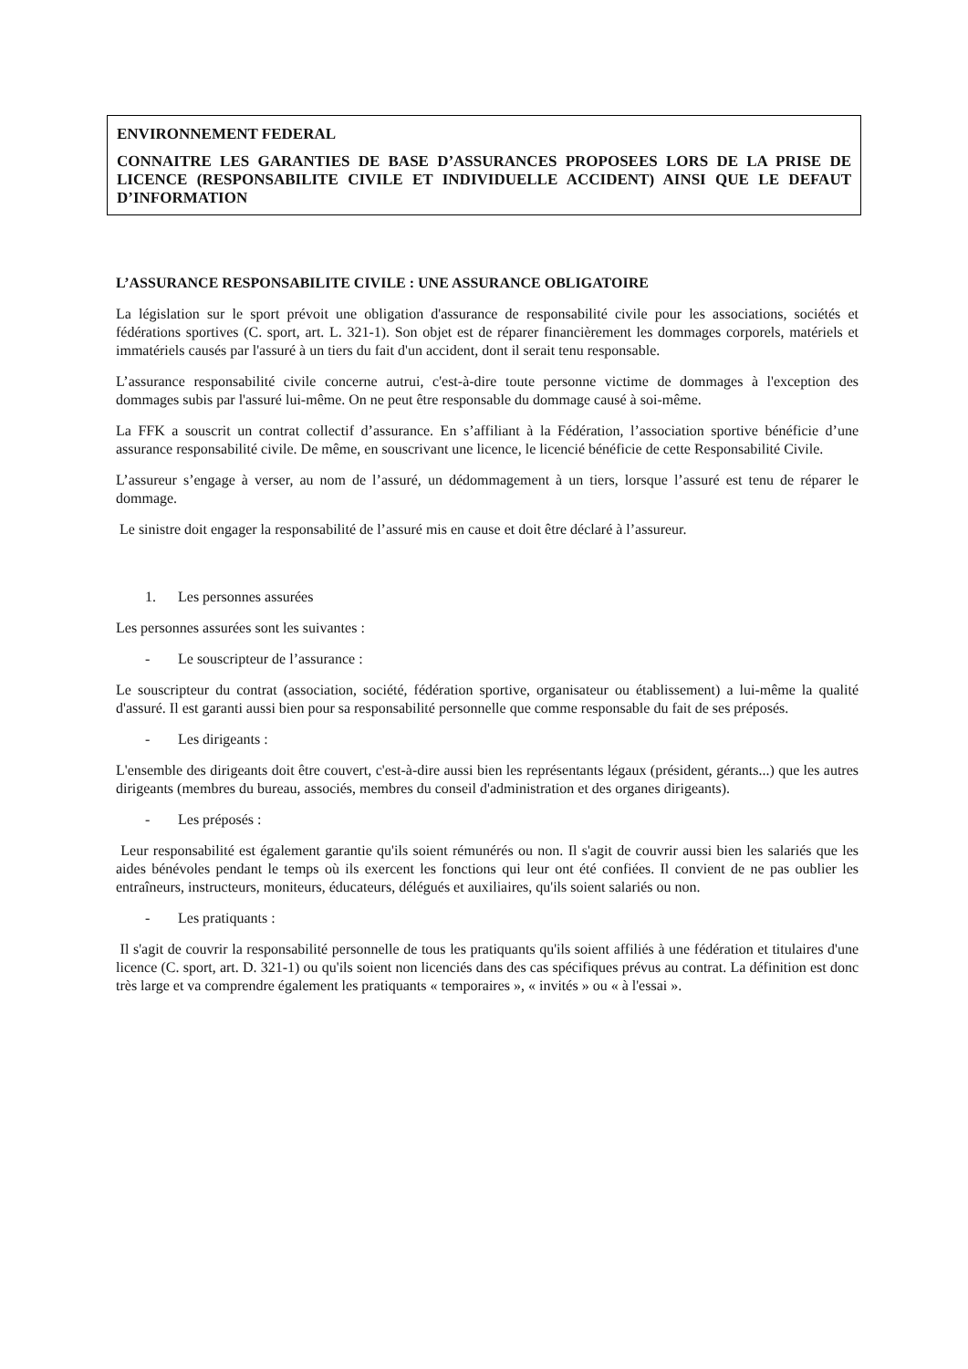ENVIRONNEMENT FEDERAL
CONNAITRE LES GARANTIES DE BASE D’ASSURANCES PROPOSEES LORS DE LA PRISE DE LICENCE (RESPONSABILITE CIVILE ET INDIVIDUELLE ACCIDENT) AINSI QUE LE DEFAUT D’INFORMATION
L’ASSURANCE RESPONSABILITE CIVILE : UNE ASSURANCE OBLIGATOIRE
La législation sur le sport prévoit une obligation d'assurance de responsabilité civile pour les associations, sociétés et fédérations sportives (C. sport, art. L. 321-1). Son objet est de réparer financièrement les dommages corporels, matériels et immatériels causés par l'assuré à un tiers du fait d'un accident, dont il serait tenu responsable.
L’assurance responsabilité civile concerne autrui, c'est-à-dire toute personne victime de dommages à l'exception des dommages subis par l'assuré lui-même. On ne peut être responsable du dommage causé à soi-même.
La FFK a souscrit un contrat collectif d’assurance. En s’affiliant à la Fédération, l’association sportive bénéficie d’une assurance responsabilité civile. De même, en souscrivant une licence, le licencié bénéficie de cette Responsabilité Civile.
L’assureur s’engage à verser, au nom de l’assuré, un dédommagement à un tiers, lorsque l’assuré est tenu de réparer le dommage.
Le sinistre doit engager la responsabilité de l’assuré mis en cause et doit être déclaré à l’assureur.
1. Les personnes assurées
Les personnes assurées sont les suivantes :
- Le souscripteur de l’assurance :
Le souscripteur du contrat (association, société, fédération sportive, organisateur ou établissement) a lui-même la qualité d'assuré. Il est garanti aussi bien pour sa responsabilité personnelle que comme responsable du fait de ses préposés.
- Les dirigeants :
L'ensemble des dirigeants doit être couvert, c'est-à-dire aussi bien les représentants légaux (président, gérants...) que les autres dirigeants (membres du bureau, associés, membres du conseil d'administration et des organes dirigeants).
- Les préposés :
Leur responsabilité est également garantie qu'ils soient rémunérés ou non. Il s'agit de couvrir aussi bien les salariés que les aides bénévoles pendant le temps où ils exercent les fonctions qui leur ont été confiées. Il convient de ne pas oublier les entraîneurs, instructeurs, moniteurs, éducateurs, délégués et auxiliaires, qu'ils soient salariés ou non.
- Les pratiquants :
Il s'agit de couvrir la responsabilité personnelle de tous les pratiquants qu'ils soient affiliés à une fédération et titulaires d'une licence (C. sport, art. D. 321-1) ou qu'ils soient non licenciés dans des cas spécifiques prévus au contrat. La définition est donc très large et va comprendre également les pratiquants « temporaires », « invités » ou « à l'essai ».